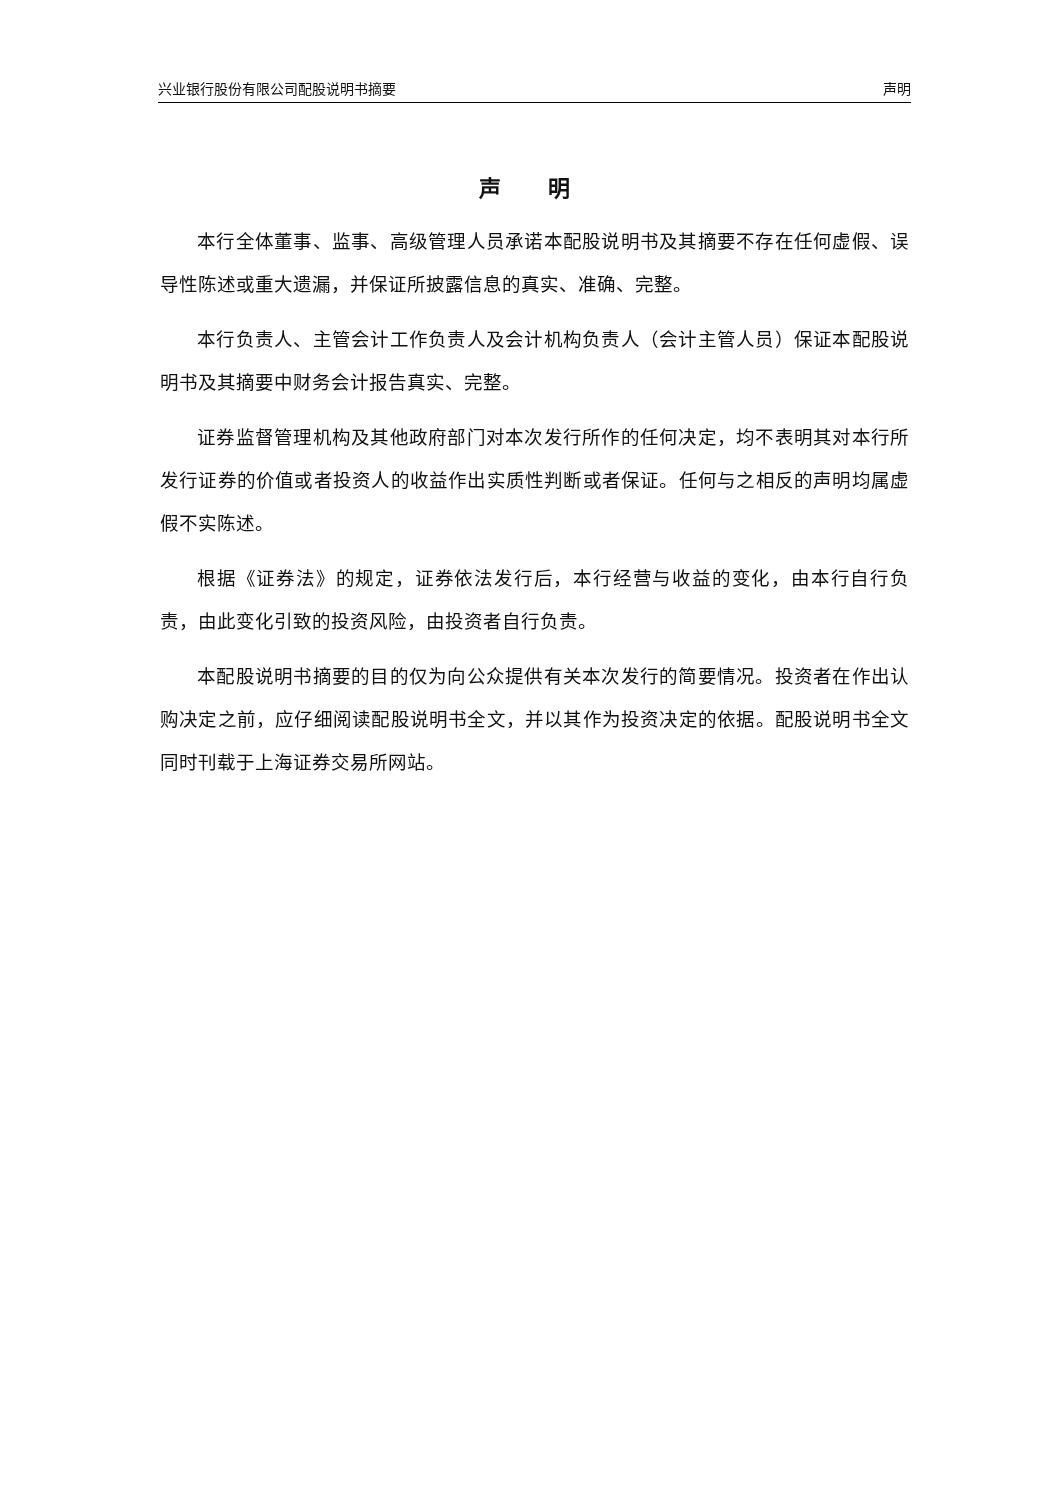兴业银行股份有限公司配股说明书摘要 声明
声 明
本行全体董事、监事、高级管理人员承诺本配股说明书及其摘要不存在任何虚假、误导性陈述或重大遗漏，并保证所披露信息的真实、准确、完整。
本行负责人、主管会计工作负责人及会计机构负责人（会计主管人员）保证本配股说明书及其摘要中财务会计报告真实、完整。
证券监督管理机构及其他政府部门对本次发行所作的任何决定，均不表明其对本行所发行证券的价值或者投资人的收益作出实质性判断或者保证。任何与之相反的声明均属虚假不实陈述。
根据《证券法》的规定，证券依法发行后，本行经营与收益的变化，由本行自行负责，由此变化引致的投资风险，由投资者自行负责。
本配股说明书摘要的目的仅为向公众提供有关本次发行的简要情况。投资者在作出认购决定之前，应仔细阅读配股说明书全文，并以其作为投资决定的依据。配股说明书全文同时刊载于上海证券交易所网站。